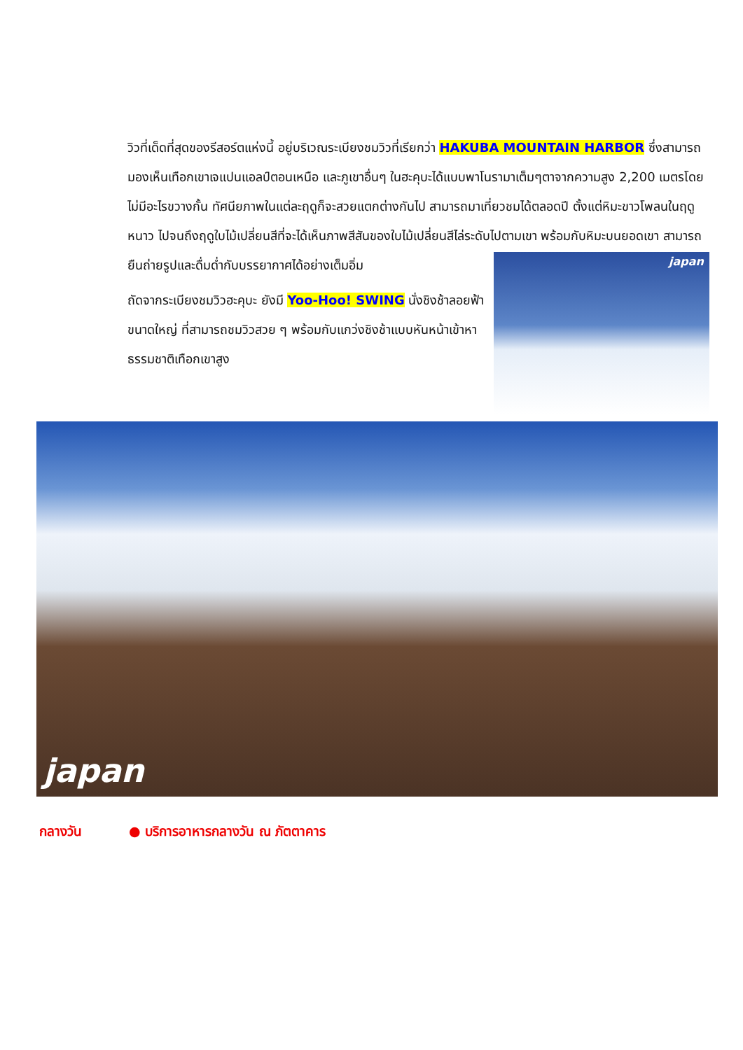วิวที่เด็ดที่สุดของรีสอร์ตแห่งนี้ อยู่บริเวณระเบียงชมวิวที่เรียกว่า HAKUBA MOUNTAIN HARBOR ซึ่งสามารถมองเห็นเทือกเขาเจแปนแอลป์ตอนเหนือ และภูเขาอื่นๆ ในฮะคุบะได้แบบพาโนรามาเต็มๆตาจากความสูง 2,200 เมตรโดยไม่มีอะไรขวางกั้น ทัศนียภาพในแต่ละฤดูก็จะสวยแตกต่างกันไป สามารถมาเที่ยวชมได้ตลอดปี ตั้งแต่หิมะขาวโพลนในฤดูหนาว ไปจนถึงฤดูใบไม้เปลี่ยนสีที่จะได้เห็นภาพสีสันของใบไม้เปลี่ยนสีไล่ระดับไปตามเขา พร้อมกับหิมะบนยอดเขา สามารถยืนถ่ายรูปและดื่มด่ำกับบรรยากาศได้อย่างเต็มอิ่ม
ถัดจากระเบียงชมวิวฮะคุบะ ยังมี Yoo-Hoo! SWING นั่งชิงช้าลอยฟ้าขนาดใหญ่ ที่สามารถชมวิวสวย ๆ พร้อมกับแกว่งชิงช้าแบบหันหน้าเข้าหาธรรมชาติเทือกเขาสูง
japan
japan
กลางวัน ● บริการอาหารกลางวัน ณ ภัตตาคาร